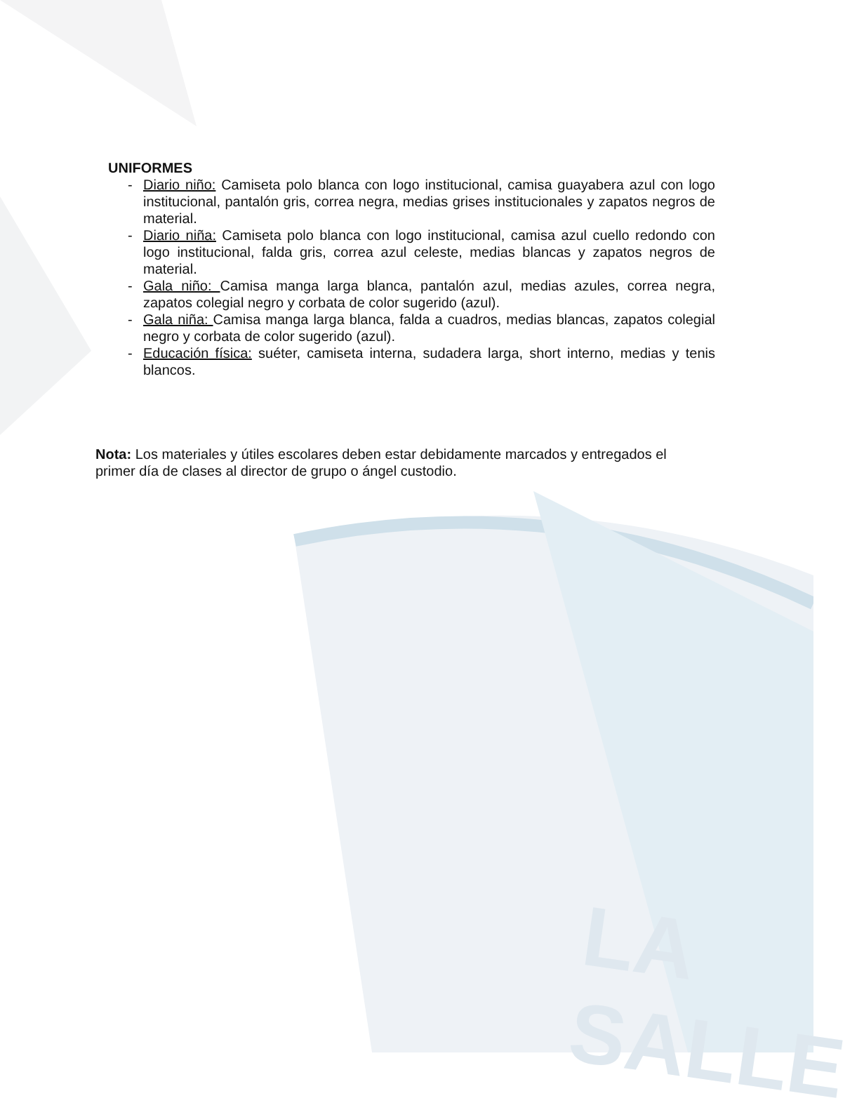LA SALLE
UNIFORMES
- Diario niño: Camiseta polo blanca con logo institucional, camisa guayabera azul con logo institucional, pantalón gris, correa negra, medias grises institucionales y zapatos negros de material.
- Diario niña: Camiseta polo blanca con logo institucional, camisa azul cuello redondo con logo institucional, falda gris, correa azul celeste, medias blancas y zapatos negros de material.
- Gala niño: Camisa manga larga blanca, pantalón azul, medias azules, correa negra, zapatos colegial negro y corbata de color sugerido (azul).
- Gala niña: Camisa manga larga blanca, falda a cuadros, medias blancas, zapatos colegial negro y corbata de color sugerido (azul).
- Educación física: suéter, camiseta interna, sudadera larga, short interno, medias y tenis blancos.
Nota: Los materiales y útiles escolares deben estar debidamente marcados y entregados el primer día de clases al director de grupo o ángel custodio.